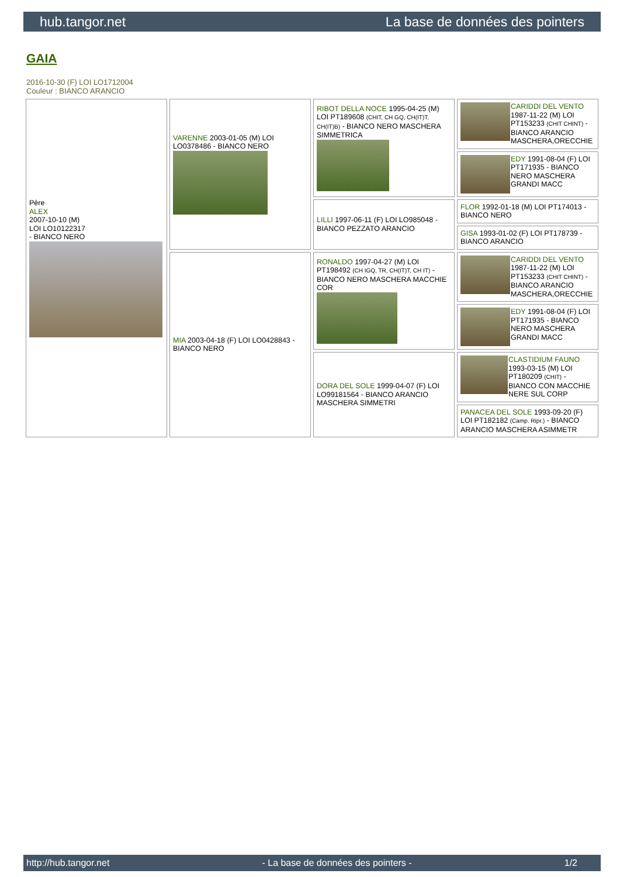hub.tangor.net La base de données des pointers
GAIA
2016-10-30 (F) LOI LO1712004
Couleur : BIANCO ARANCIO
| Père ALEX 2007-10-10 (M) LOI LO10122317 - BIANCO NERO | VARENNE 2003-01-05 (M) LOI LO0378486 - BIANCO NERO | RIBOT DELLA NOCE 1995-04-25 (M) LOI PT189608 (CHIT, CH GQ, CH(IT)T, CH(IT)B) - BIANCO NERO MASCHERA SIMMETRICA | CARIDDI DEL VENTO 1987-11-22 (M) LOI PT153233 (CHIT CHINT) - BIANCO ARANCIO MASCHERA,ORECCHIE |
| | | | EDY 1991-08-04 (F) LOI PT171935 - BIANCO NERO MASCHERA GRANDI MACC |
| | | LILLI 1997-06-11 (F) LOI LO985048 - BIANCO PEZZATO ARANCIO | FLOR 1992-01-18 (M) LOI PT174013 - BIANCO NERO |
| | | | GISA 1993-01-02 (F) LOI PT178739 - BIANCO ARANCIO |
| | MIA 2003-04-18 (F) LOI LO0428843 - BIANCO NERO | RONALDO 1997-04-27 (M) LOI PT198492 (CH IGQ, TR, CH(IT)T, CH IT) - BIANCO NERO MASCHERA MACCHIE COR | CARIDDI DEL VENTO 1987-11-22 (M) LOI PT153233 (CHIT CHINT) - BIANCO ARANCIO MASCHERA,ORECCHIE |
| | | | EDY 1991-08-04 (F) LOI PT171935 - BIANCO NERO MASCHERA GRANDI MACC |
| | | DORA DEL SOLE 1999-04-07 (F) LOI LO99181564 - BIANCO ARANCIO MASCHERA SIMMETRI | CLASTIDIUM FAUNO 1993-03-15 (M) LOI PT180209 (CHIT) - BIANCO CON MACCHIE NERE SUL CORP |
| | | | PANACEA DEL SOLE 1993-09-20 (F) LOI PT182182 (Camp. Ripr.) - BIANCO ARANCIO MASCHERA ASIMMETR |
http://hub.tangor.net - La base de données des pointers - 1/2